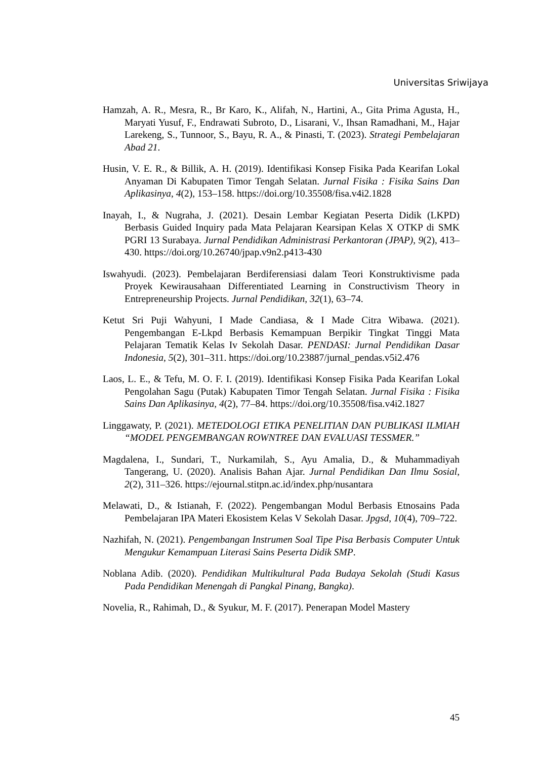Universitas Sriwijaya
Hamzah, A. R., Mesra, R., Br Karo, K., Alifah, N., Hartini, A., Gita Prima Agusta, H., Maryati Yusuf, F., Endrawati Subroto, D., Lisarani, V., Ihsan Ramadhani, M., Hajar Larekeng, S., Tunnoor, S., Bayu, R. A., & Pinasti, T. (2023). Strategi Pembelajaran Abad 21.
Husin, V. E. R., & Billik, A. H. (2019). Identifikasi Konsep Fisika Pada Kearifan Lokal Anyaman Di Kabupaten Timor Tengah Selatan. Jurnal Fisika : Fisika Sains Dan Aplikasinya, 4(2), 153–158. https://doi.org/10.35508/fisa.v4i2.1828
Inayah, I., & Nugraha, J. (2021). Desain Lembar Kegiatan Peserta Didik (LKPD) Berbasis Guided Inquiry pada Mata Pelajaran Kearsipan Kelas X OTKP di SMK PGRI 13 Surabaya. Jurnal Pendidikan Administrasi Perkantoran (JPAP), 9(2), 413–430. https://doi.org/10.26740/jpap.v9n2.p413-430
Iswahyudi. (2023). Pembelajaran Berdiferensiasi dalam Teori Konstruktivisme pada Proyek Kewirausahaan Differentiated Learning in Constructivism Theory in Entrepreneurship Projects. Jurnal Pendidikan, 32(1), 63–74.
Ketut Sri Puji Wahyuni, I Made Candiasa, & I Made Citra Wibawa. (2021). Pengembangan E-Lkpd Berbasis Kemampuan Berpikir Tingkat Tinggi Mata Pelajaran Tematik Kelas Iv Sekolah Dasar. PENDASI: Jurnal Pendidikan Dasar Indonesia, 5(2), 301–311. https://doi.org/10.23887/jurnal_pendas.v5i2.476
Laos, L. E., & Tefu, M. O. F. I. (2019). Identifikasi Konsep Fisika Pada Kearifan Lokal Pengolahan Sagu (Putak) Kabupaten Timor Tengah Selatan. Jurnal Fisika : Fisika Sains Dan Aplikasinya, 4(2), 77–84. https://doi.org/10.35508/fisa.v4i2.1827
Linggawaty, P. (2021). METEDOLOGI ETIKA PENELITIAN DAN PUBLIKASI ILMIAH “MODEL PENGEMBANGAN ROWNTREE DAN EVALUASI TESSMER.”
Magdalena, I., Sundari, T., Nurkamilah, S., Ayu Amalia, D., & Muhammadiyah Tangerang, U. (2020). Analisis Bahan Ajar. Jurnal Pendidikan Dan Ilmu Sosial, 2(2), 311–326. https://ejournal.stitpn.ac.id/index.php/nusantara
Melawati, D., & Istianah, F. (2022). Pengembangan Modul Berbasis Etnosains Pada Pembelajaran IPA Materi Ekosistem Kelas V Sekolah Dasar. Jpgsd, 10(4), 709–722.
Nazhifah, N. (2021). Pengembangan Instrumen Soal Tipe Pisa Berbasis Computer Untuk Mengukur Kemampuan Literasi Sains Peserta Didik SMP.
Noblana Adib. (2020). Pendidikan Multikultural Pada Budaya Sekolah (Studi Kasus Pada Pendidikan Menengah di Pangkal Pinang, Bangka).
Novelia, R., Rahimah, D., & Syukur, M. F. (2017). Penerapan Model Mastery
45